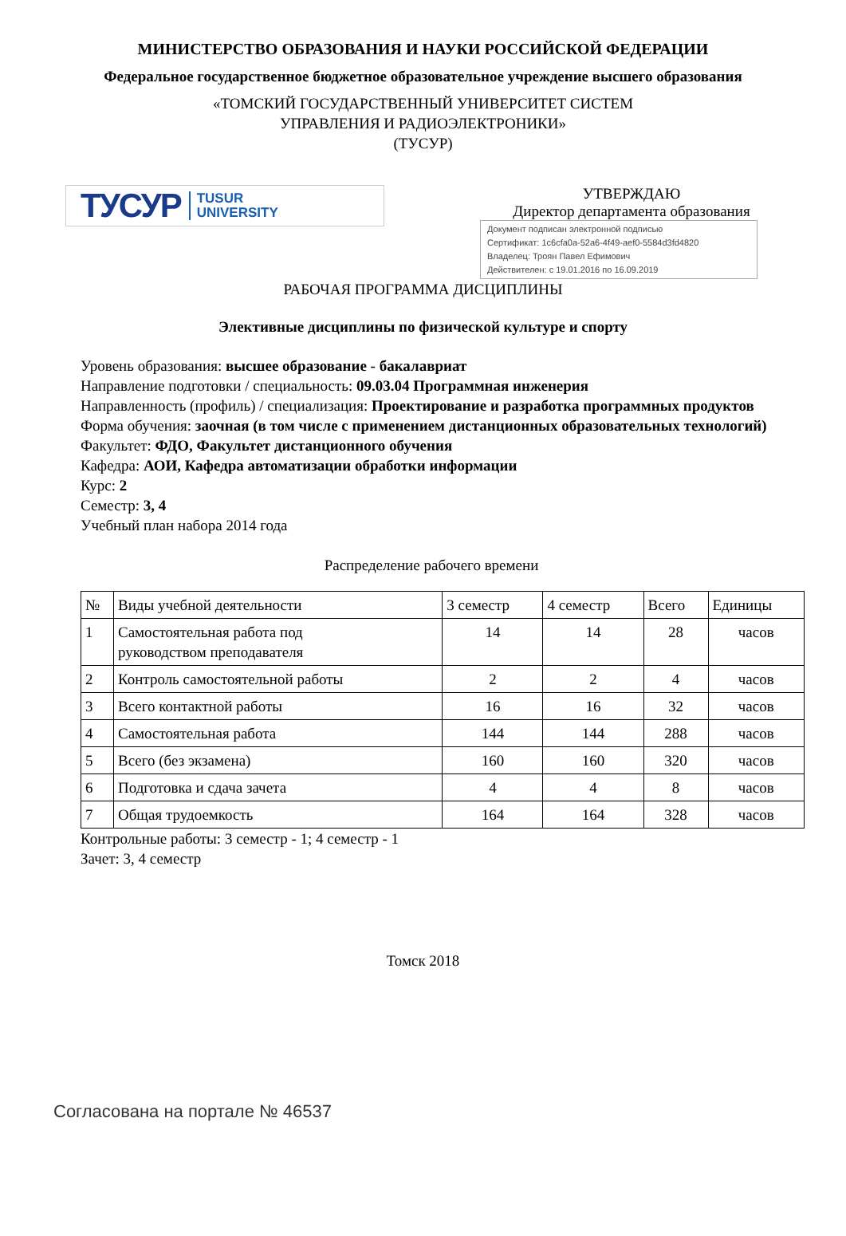МИНИСТЕРСТВО ОБРАЗОВАНИЯ И НАУКИ РОССИЙСКОЙ ФЕДЕРАЦИИ
Федеральное государственное бюджетное образовательное учреждение высшего образования
«ТОМСКИЙ ГОСУДАРСТВЕННЫЙ УНИВЕРСИТЕТ СИСТЕМ
УПРАВЛЕНИЯ И РАДИОЭЛЕКТРОНИКИ»
(ТУСУР)
ТУСУР TUSUR
UNIVERSITY
УТВЕРЖДАЮ
Директор департамента образования
Документ подписан электронной подписью
Сертификат: 1c6cfa0a-52a6-4f49-aef0-5584d3fd4820
Владелец: Троян Павел Ефимович
Действителен: с 19.01.2016 по 16.09.2019
РАБОЧАЯ ПРОГРАММА ДИСЦИПЛИНЫ
Элективные дисциплины по физической культуре и спорту
Уровень образования: высшее образование - бакалавриат
Направление подготовки / специальность: 09.03.04 Программная инженерия
Направленность (профиль) / специализация: Проектирование и разработка программных продуктов
Форма обучения: заочная (в том числе с применением дистанционных образовательных технологий)
Факультет: ФДО, Факультет дистанционного обучения
Кафедра: АОИ, Кафедра автоматизации обработки информации
Курс: 2
Семестр: 3, 4
Учебный план набора 2014 года
Распределение рабочего времени
| № | Виды учебной деятельности | 3 семестр | 4 семестр | Всего | Единицы |
| --- | --- | --- | --- | --- | --- |
| 1 | Самостоятельная работа под руководством преподавателя | 14 | 14 | 28 | часов |
| 2 | Контроль самостоятельной работы | 2 | 2 | 4 | часов |
| 3 | Всего контактной работы | 16 | 16 | 32 | часов |
| 4 | Самостоятельная работа | 144 | 144 | 288 | часов |
| 5 | Всего (без экзамена) | 160 | 160 | 320 | часов |
| 6 | Подготовка и сдача зачета | 4 | 4 | 8 | часов |
| 7 | Общая трудоемкость | 164 | 164 | 328 | часов |
Контрольные работы: 3 семестр - 1; 4 семестр - 1
Зачет: 3, 4 семестр
Томск 2018
Согласована на портале № 46537